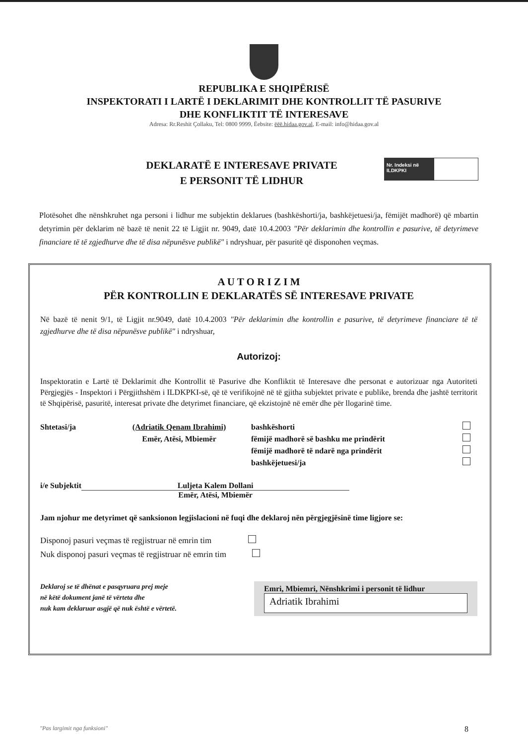REPUBLIKA E SHQIPËRISË
INSPEKTORATI I LARTË I DEKLARIMIT DHE KONTROLLIT TË PASURIVE
DHE KONFLIKTIT TË INTERESAVE
Adresa: Rr.Reshit Çollaku, Tel: 0800 9999, Ëebsite: ëëë.hidaa.gov.al, E-mail: info@hidaa.gov.al
DEKLARATË E INTERESAVE PRIVATE
E PERSONIT TË LIDHUR
Nr. Indeksi në ILDKPKI
Plotësohet dhe nënshkruhet nga personi i lidhur me subjektin deklarues (bashkëshorti/ja, bashkëjetuesi/ja, fëmijët madhorë) që mbartin detyrimin për deklarim në bazë të nenit 22 të Ligjit nr. 9049, datë 10.4.2003 "Për deklarimin dhe kontrollin e pasurive, të detyrimeve financiare të të zgjedhurve dhe të disa nëpunësve publikë" i ndryshuar, për pasuritë që disponohen veçmas.
A U T O R I Z I M
PËR KONTROLLIN E DEKLARATËS SË INTERESAVE PRIVATE
Në bazë të nenit 9/1, të Ligjit nr.9049, datë 10.4.2003 "Për deklarimin dhe kontrollin e pasurive, të detyrimeve financiare të të zgjedhurve dhe të disa nëpunësve publikë" i ndryshuar,
Autorizoj:
Inspektoratin e Lartë të Deklarimit dhe Kontrollit të Pasurive dhe Konfliktit të Interesave dhe personat e autorizuar nga Autoriteti Përgjegjës - Inspektori i Përgjithshëm i ILDKPKI-së, që të verifikojnë në të gjitha subjektet private e publike, brenda dhe jashtë territorit të Shqipërisë, pasuritë, interesat private dhe detyrimet financiare, që ekzistojnë në emër dhe për llogarinë time.
Shtetasi/ja (Adriatik Qenam Ibrahimi)
Emër, Atësi, Mbiemër
bashkëshorti
fëmijë madhorë së bashku me prindërit
fëmijë madhorë të ndarë nga prindërit
bashkëjetuesi/ja
i/e Subjektit Luljeta Kalem Dollani
Emër, Atësi, Mbiemër
Jam njohur me detyrimet që sanksionon legjislacioni në fuqi dhe deklaroj nën përgjegjësinë time ligjore se:
Disponoj pasuri veçmas të regjistruar në emrin tim
Nuk disponoj pasuri veçmas të regjistruar në emrin tim
Deklaroj se të dhënat e pasqyruara prej meje
në këtë dokument janë të vërteta dhe
nuk kam deklaruar asgjë që nuk është e vërtetë.
Emri, Mbiemri, Nënshkrimi i personit të lidhur
Adriatik Ibrahimi
"Pas largimit nga funksioni" 8